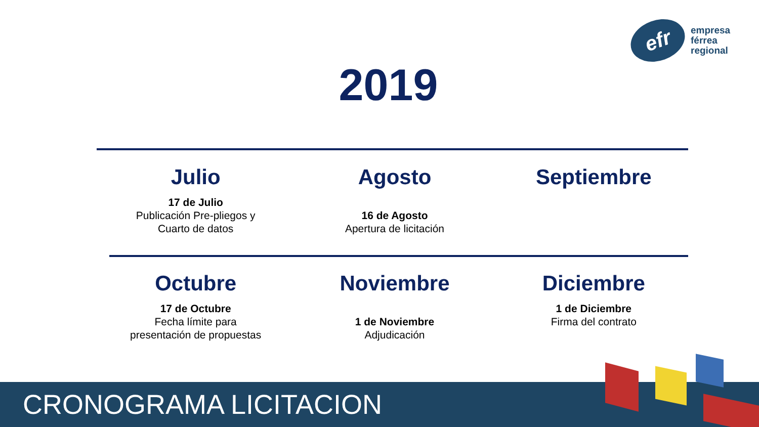efr
empresa
férrea
regional
2019
Julio
17 de Julio
Publicación Pre-pliegos y
Cuarto de datos
Agosto
16 de Agosto
Apertura de licitación
Septiembre
Octubre
17 de Octubre
Fecha límite para
presentación de propuestas
Noviembre
1 de Noviembre
Adjudicación
Diciembre
1 de Diciembre
Firma del contrato
CRONOGRAMA LICITACION